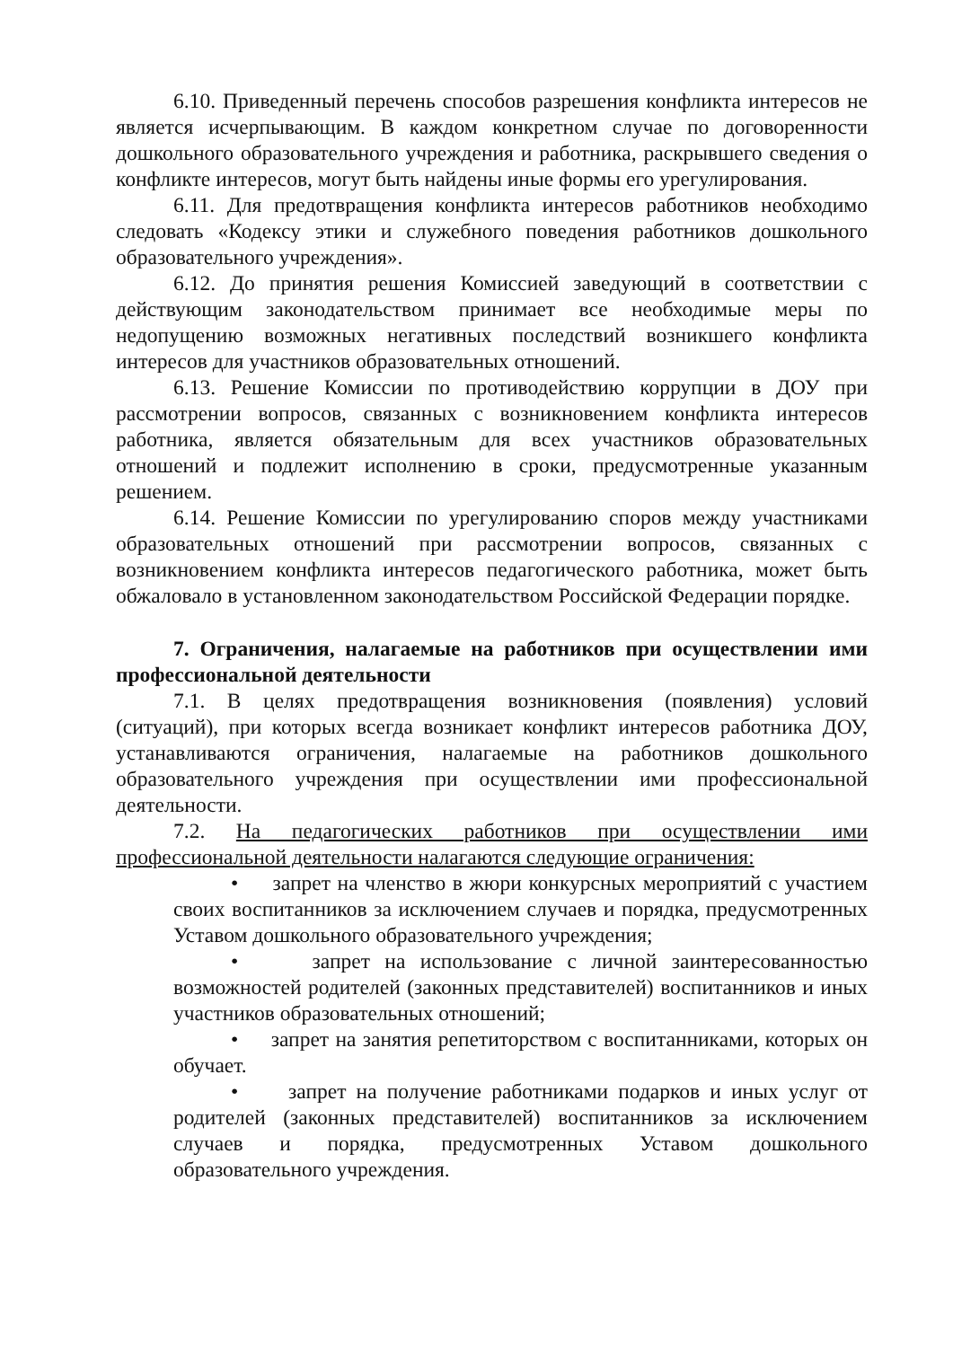6.10. Приведенный перечень способов разрешения конфликта интересов не является исчерпывающим. В каждом конкретном случае по договоренности дошкольного образовательного учреждения и работника, раскрывшего сведения о конфликте интересов, могут быть найдены иные формы его урегулирования.
6.11. Для предотвращения конфликта интересов работников необходимо следовать «Кодексу этики и служебного поведения работников дошкольного образовательного учреждения».
6.12. До принятия решения Комиссией заведующий в соответствии с действующим законодательством принимает все необходимые меры по недопущению возможных негативных последствий возникшего конфликта интересов для участников образовательных отношений.
6.13. Решение Комиссии по противодействию коррупции в ДОУ при рассмотрении вопросов, связанных с возникновением конфликта интересов работника, является обязательным для всех участников образовательных отношений и подлежит исполнению в сроки, предусмотренные указанным решением.
6.14. Решение Комиссии по урегулированию споров между участниками образовательных отношений при рассмотрении вопросов, связанных с возникновением конфликта интересов педагогического работника, может быть обжаловало в установленном законодательством Российской Федерации порядке.
7. Ограничения, налагаемые на работников при осуществлении ими профессиональной деятельности
7.1. В целях предотвращения возникновения (появления) условий (ситуаций), при которых всегда возникает конфликт интересов работника ДОУ, устанавливаются ограничения, налагаемые на работников дошкольного образовательного учреждения при осуществлении ими профессиональной деятельности.
7.2. На педагогических работников при осуществлении ими профессиональной деятельности налагаются следующие ограничения:
• запрет на членство в жюри конкурсных мероприятий с участием своих воспитанников за исключением случаев и порядка, предусмотренных Уставом дошкольного образовательного учреждения;
• запрет на использование с личной заинтересованностью возможностей родителей (законных представителей) воспитанников и иных участников образовательных отношений;
• запрет на занятия репетиторством с воспитанниками, которых он обучает.
• запрет на получение работниками подарков и иных услуг от родителей (законных представителей) воспитанников за исключением случаев и порядка, предусмотренных Уставом дошкольного образовательного учреждения.